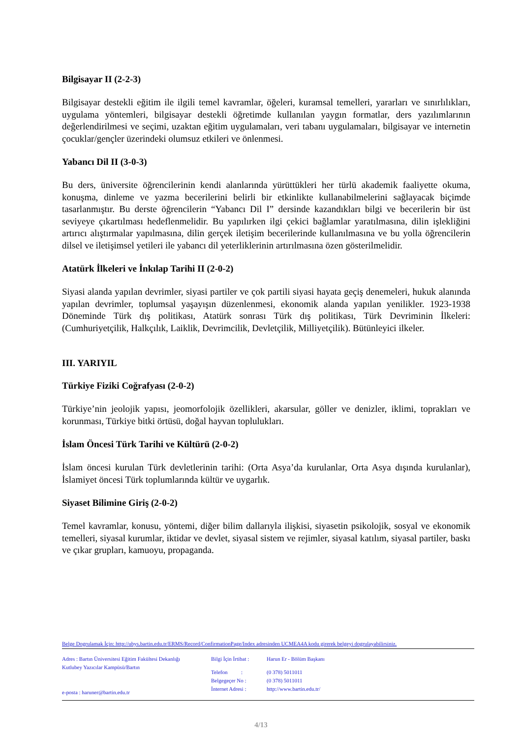Bilgisayar II (2-2-3)
Bilgisayar destekli eğitim ile ilgili temel kavramlar, öğeleri, kuramsal temelleri, yararları ve sınırlılıkları, uygulama yöntemleri, bilgisayar destekli öğretimde kullanılan yaygın formatlar, ders yazılımlarının değerlendirilmesi ve seçimi, uzaktan eğitim uygulamaları, veri tabanı uygulamaları, bilgisayar ve internetin çocuklar/gençler üzerindeki olumsuz etkileri ve önlenmesi.
Yabancı Dil II (3-0-3)
Bu ders, üniversite öğrencilerinin kendi alanlarında yürüttükleri her türlü akademik faaliyette okuma, konuşma, dinleme ve yazma becerilerini belirli bir etkinlikte kullanabilmelerini sağlayacak biçimde tasarlanmıştır. Bu derste öğrencilerin “Yabancı Dil I” dersinde kazandıkları bilgi ve becerilerin bir üst seviyeye çıkartılması hedeflenmelidir. Bu yapılırken ilgi çekici bağlamlar yaratılmasına, dilin işlekliğini artırıcı alıştırmalar yapılmasına, dilin gerçek iletişim becerilerinde kullanılmasına ve bu yolla öğrencilerin dilsel ve iletişimsel yetileri ile yabancı dil yeterliklerinin artırılmasına özen gösterilmelidir.
Atatürk İlkeleri ve İnkılap Tarihi II (2-0-2)
Siyasi alanda yapılan devrimler, siyasi partiler ve çok partili siyasi hayata geçiş denemeleri, hukuk alanında yapılan devrimler, toplumsal yaşayışın düzenlenmesi, ekonomik alanda yapılan yenilikler. 1923-1938 Döneminde Türk dış politikası, Atatürk sonrası Türk dış politikası, Türk Devriminin İlkeleri: (Cumhuriyetçilik, Halkçılık, Laiklik, Devrimcilik, Devletçilik, Milliyetçilik). Bütünleyici ilkeler.
III. YARIYIL
Türkiye Fiziki Coğrafyası (2-0-2)
Türkiye’nin jeolojik yapısı, jeomorfolojik özellikleri, akarsular, göller ve denizler, iklimi, toprakları ve korunması, Türkiye bitki örtüsü, doğal hayvan toplulukları.
İslam Öncesi Türk Tarihi ve Kültürü (2-0-2)
İslam öncesi kurulan Türk devletlerinin tarihi: (Orta Asya’da kurulanlar, Orta Asya dışında kurulanlar), İslamiyet öncesi Türk toplumlarında kültür ve uygarlık.
Siyaset Bilimine Giriş (2-0-2)
Temel kavramlar, konusu, yöntemi, diğer bilim dallarıyla ilişkisi, siyasetin psikolojik, sosyal ve ekonomik temelleri, siyasal kurumlar, iktidar ve devlet, siyasal sistem ve rejimler, siyasal katılım, siyasal partiler, baskı ve çıkar grupları, kamuoyu, propaganda.
Belge Dogrulamak İçin: http://ubys.bartin.edu.tr/ERMS/Record/ConfirmationPage/Index adresinden UCMEA4A kodu girerek belgeyi dogrulayabilirsiniz.
Adres : Bartın Üniversitesi Eğitim Fakültesi Dekanlığı
Kutlubey Yazıcılar Kampüsü/Bartın
e-posta : haruner@bartin.edu.tr
Bilgi İçin İrtibat :
Telefon :
Belgegeçer No :
İnternet Adresi :
Harun Er - Bölüm Başkanı
(0 378) 5011011
(0 378) 5011011
http://www.bartin.edu.tr/
4/13